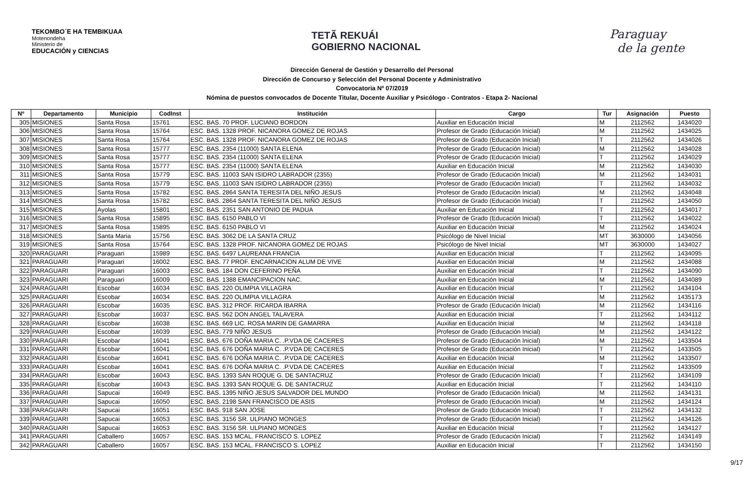TEKOMBO´E HA TEMBIKUAA
Motenondeha
Ministerio de
EDUCACIÓN y CIENCIAS
TETÃ REKUÁI
GOBIERNO NACIONAL
Paraguay
de la gente
Dirección General de Gestión y Desarrollo del Personal
Dirección de Concurso y Selección del Personal Docente y Administrativo
Convocatoria Nº 07/2019
Nómina de puestos convocados de Docente Titular, Docente Auxiliar y Psicólogo - Contratos - Etapa 2- Nacional
| Nº | Departamento | Municipio | CodInst | Institución | Cargo | Tur | Asignación | Puesto |
| --- | --- | --- | --- | --- | --- | --- | --- | --- |
| 305 | MISIONES | Santa Rosa | 15761 | ESC. BAS. 70 PROF. LUCIANO BORDON | Auxiliar en Educación Inicial | M | 2112562 | 1434020 |
| 306 | MISIONES | Santa Rosa | 15764 | ESC. BAS. 1328 PROF. NICANORA GOMEZ DE ROJAS | Profesor de Grado (Educación Inicial) | M | 2112562 | 1434025 |
| 307 | MISIONES | Santa Rosa | 15764 | ESC. BAS. 1328 PROF. NICANORA GOMEZ DE ROJAS | Profesor de Grado (Educación Inicial) | T | 2112562 | 1434026 |
| 308 | MISIONES | Santa Rosa | 15777 | ESC. BAS. 2354 (11000) SANTA ELENA | Profesor de Grado (Educación Inicial) | M | 2112562 | 1434028 |
| 309 | MISIONES | Santa Rosa | 15777 | ESC. BAS. 2354 (11000) SANTA ELENA | Profesor de Grado (Educación Inicial) | T | 2112562 | 1434029 |
| 310 | MISIONES | Santa Rosa | 15777 | ESC. BAS. 2354 (11000) SANTA ELENA | Auxiliar en Educación Inicial | M | 2112562 | 1434030 |
| 311 | MISIONES | Santa Rosa | 15779 | ESC. BAS. 11003 SAN ISIDRO LABRADOR (2355) | Profesor de Grado (Educación Inicial) | M | 2112562 | 1434031 |
| 312 | MISIONES | Santa Rosa | 15779 | ESC. BAS. 11003 SAN ISIDRO LABRADOR (2355) | Profesor de Grado (Educación Inicial) | T | 2112562 | 1434032 |
| 313 | MISIONES | Santa Rosa | 15782 | ESC. BAS. 2864 SANTA TERESITA DEL NIÑO JESUS | Profesor de Grado (Educación Inicial) | M | 2112562 | 1434048 |
| 314 | MISIONES | Santa Rosa | 15782 | ESC. BAS. 2864 SANTA TERESITA DEL NIÑO JESUS | Profesor de Grado (Educación Inicial) | T | 2112562 | 1434050 |
| 315 | MISIONES | Ayolas | 15801 | ESC. BAS. 2351 SAN ANTONIO DE PADUA | Auxiliar en Educación Inicial | T | 2112562 | 1434017 |
| 316 | MISIONES | Santa Rosa | 15895 | ESC. BAS. 6150 PABLO VI | Profesor de Grado (Educación Inicial) | T | 2112562 | 1434022 |
| 317 | MISIONES | Santa Rosa | 15895 | ESC. BAS. 6150 PABLO VI | Auxiliar en Educación Inicial | M | 2112562 | 1434024 |
| 318 | MISIONES | Santa Maria | 15756 | ESC. BAS. 3062 DE LA SANTA CRUZ | Psicólogo de Nivel Inicial | MT | 3630000 | 1434056 |
| 319 | MISIONES | Santa Rosa | 15764 | ESC. BAS. 1328 PROF. NICANORA GOMEZ DE ROJAS | Psicólogo de Nivel Inicial | MT | 3630000 | 1434027 |
| 320 | PARAGUARI | Paraguari | 15989 | ESC. BAS. 6497 LAUREANA FRANCIA | Auxiliar en Educación Inicial | T | 2112562 | 1434095 |
| 321 | PARAGUARI | Paraguari | 16002 | ESC. BAS. 77 PROF. ENCARNACION ALUM DE VIVE | Auxiliar en Educación Inicial | M | 2112562 | 1434088 |
| 322 | PARAGUARI | Paraguari | 16003 | ESC. BAS. 184 DON CEFERINO PEÑA | Auxiliar en Educación Inicial | T | 2112562 | 1434090 |
| 323 | PARAGUARI | Paraguari | 16009 | ESC. BAS. 1388 EMANCIPACION NAC. | Auxiliar en Educación Inicial | M | 2112562 | 1434089 |
| 324 | PARAGUARI | Escobar | 16034 | ESC. BAS. 220 OLIMPIA VILLAGRA | Auxiliar en Educación Inicial | T | 2112562 | 1434104 |
| 325 | PARAGUARI | Escobar | 16034 | ESC. BAS. 220 OLIMPIA VILLAGRA | Auxiliar en Educación Inicial | M | 2112562 | 1435173 |
| 326 | PARAGUARI | Escobar | 16035 | ESC. BAS. 312 PROF. RICARDA IBARRA | Profesor de Grado (Educación Inicial) | M | 2112562 | 1434116 |
| 327 | PARAGUARI | Escobar | 16037 | ESC. BAS. 562 DON ANGEL TALAVERA | Auxiliar en Educación Inicial | T | 2112562 | 1434112 |
| 328 | PARAGUARI | Escobar | 16038 | ESC. BAS. 669 LIC. ROSA MARIN DE GAMARRA | Auxiliar en Educación Inicial | M | 2112562 | 1434118 |
| 329 | PARAGUARI | Escobar | 16039 | ESC. BAS. 779 NIÑO JESUS | Profesor de Grado (Educación Inicial) | M | 2112562 | 1434122 |
| 330 | PARAGUARI | Escobar | 16041 | ESC. BAS. 676 DOÑA MARIA C. .P.VDA DE CACERES | Profesor de Grado (Educación Inicial) | M | 2112562 | 1433504 |
| 331 | PARAGUARI | Escobar | 16041 | ESC. BAS. 676 DOÑA MARIA C. .P.VDA DE CACERES | Profesor de Grado (Educación Inicial) | T | 2112562 | 1433505 |
| 332 | PARAGUARI | Escobar | 16041 | ESC. BAS. 676 DOÑA MARIA C. .P.VDA DE CACERES | Auxiliar en Educación Inicial | M | 2112562 | 1433507 |
| 333 | PARAGUARI | Escobar | 16041 | ESC. BAS. 676 DOÑA MARIA C. .P.VDA DE CACERES | Auxiliar en Educación Inicial | T | 2112562 | 1433509 |
| 334 | PARAGUARI | Escobar | 16043 | ESC. BAS. 1393 SAN ROQUE G. DE SANTACRUZ | Profesor de Grado (Educación Inicial) | T | 2112562 | 1434109 |
| 335 | PARAGUARI | Escobar | 16043 | ESC. BAS. 1393 SAN ROQUE G. DE SANTACRUZ | Auxiliar en Educación Inicial | T | 2112562 | 1434110 |
| 336 | PARAGUARI | Sapucai | 16049 | ESC. BAS. 1395 NIÑO JESUS SALVADOR DEL MUNDO | Profesor de Grado (Educación Inicial) | M | 2112562 | 1434131 |
| 337 | PARAGUARI | Sapucai | 16050 | ESC. BAS. 2198 SAN FRANCISCO DE ASIS | Profesor de Grado (Educación Inicial) | M | 2112562 | 1434124 |
| 338 | PARAGUARI | Sapucai | 16051 | ESC. BAS. 918 SAN JOSE | Profesor de Grado (Educación Inicial) | T | 2112562 | 1434132 |
| 339 | PARAGUARI | Sapucai | 16053 | ESC. BAS. 3156 SR. ULPIANO MONGES | Profesor de Grado (Educación Inicial) | T | 2112562 | 1434126 |
| 340 | PARAGUARI | Sapucai | 16053 | ESC. BAS. 3156 SR. ULPIANO MONGES | Auxiliar en Educación Inicial | T | 2112562 | 1434127 |
| 341 | PARAGUARI | Caballero | 16057 | ESC. BAS. 153 MCAL. FRANCISCO S. LOPEZ | Profesor de Grado (Educación Inicial) | T | 2112562 | 1434149 |
| 342 | PARAGUARI | Caballero | 16057 | ESC. BAS. 153 MCAL. FRANCISCO S. LOPEZ | Auxiliar en Educación Inicial | T | 2112562 | 1434150 |
9/17